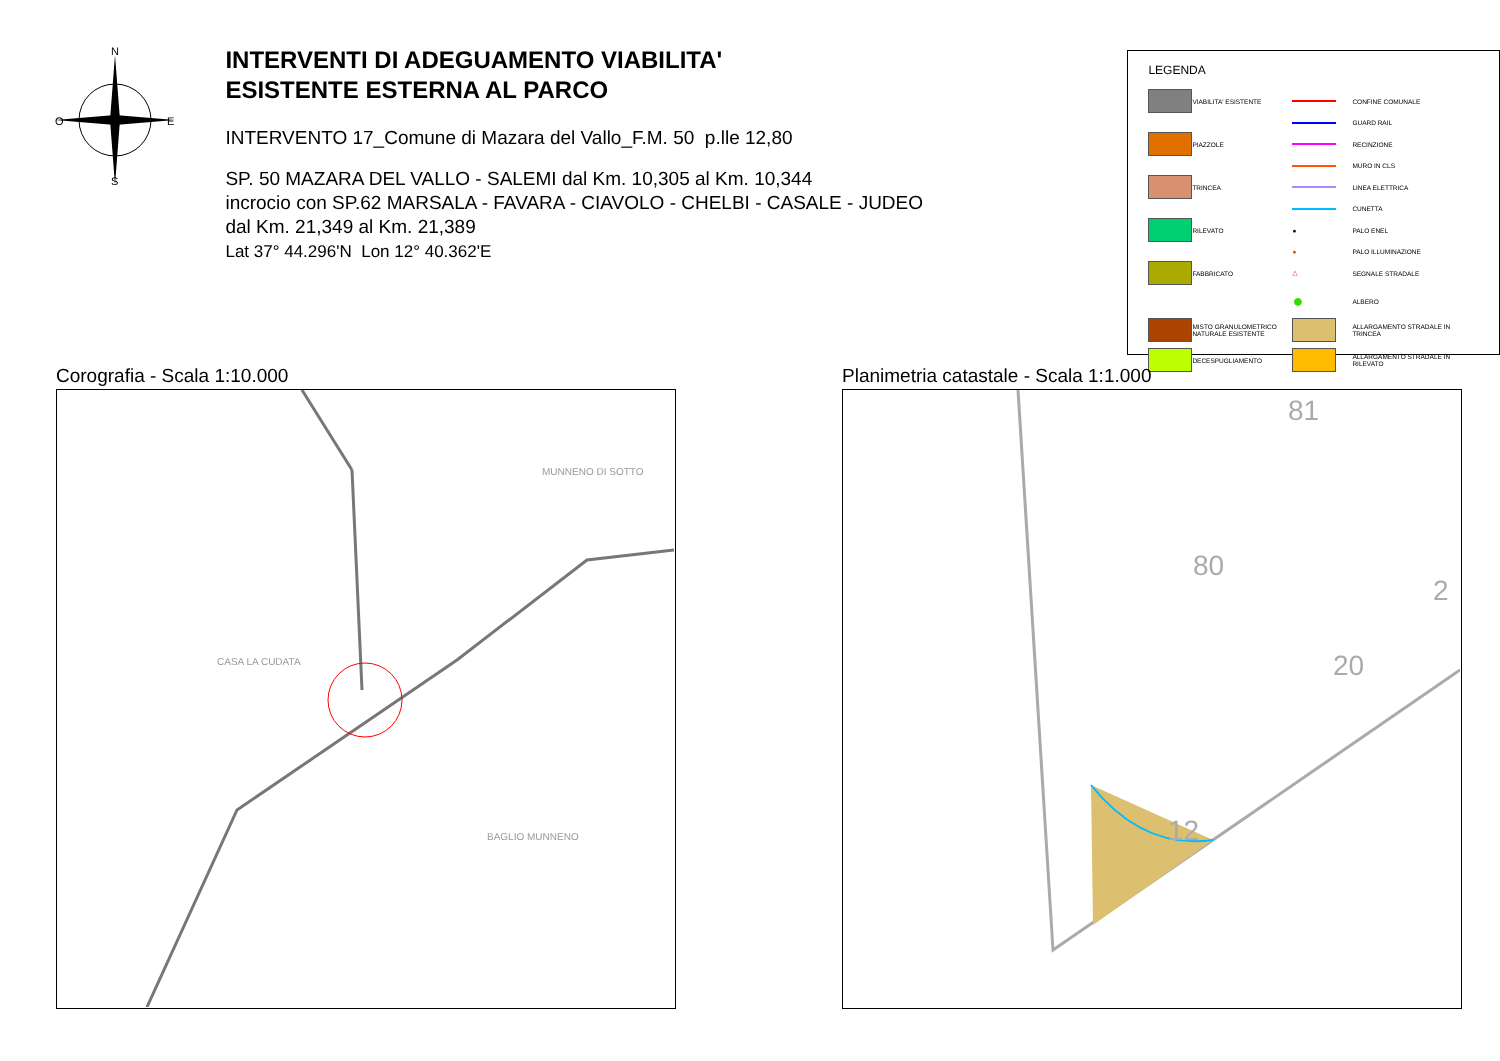N
O
E
S
INTERVENTI DI ADEGUAMENTO VIABILITA'
ESISTENTE ESTERNA AL PARCO
INTERVENTO 17_Comune di Mazara del Vallo_F.M. 50 p.lle 12,80
SP. 50 MAZARA DEL VALLO - SALEMI dal Km. 10,305 al Km. 10,344
incrocio con SP.62 MARSALA - FAVARA - CIAVOLO - CHELBI - CASALE - JUDEO
dal Km. 21,349 al Km. 21,389
Lat 37° 44.296'N Lon 12° 40.362'E
LEGENDA
VIABILITA' ESISTENTE
CONFINE COMUNALE
GUARD RAIL
PIAZZOLE
RECINZIONE
MURO IN CLS
TRINCEA
LINEA ELETTRICA
CUNETTA
RILEVATO
●
PALO ENEL
●
PALO ILLUMINAZIONE
FABBRICATO
△
SEGNALE STRADALE
●
ALBERO
MISTO GRANULOMETRICO NATURALE ESISTENTE
ALLARGAMENTO STRADALE IN TRINCEA
DECESPUGLIAMENTO
ALLARGAMENTO STRADALE IN RILEVATO
Corografia - Scala 1:10.000
CASA LA CUDATA
MUNNENO DI SOTTO
BAGLIO MUNNENO
Planimetria catastale - Scala 1:1.000
80
20
12
81
2